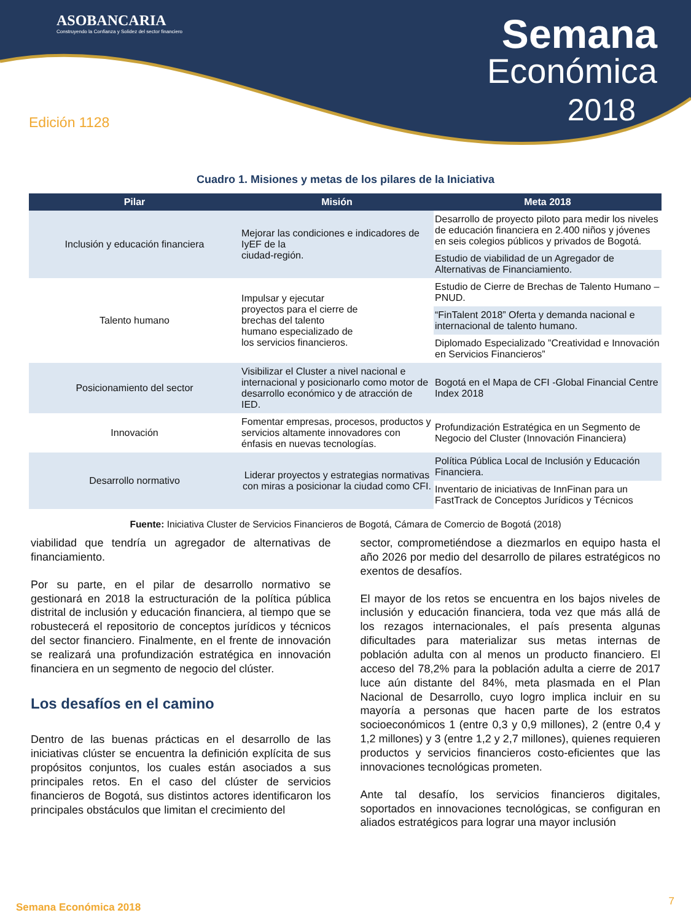ASOBANCARIA
Construyendo la Confianza y Solidez del sector financiero
Semana
Económica
2018
Edición 1128
Cuadro 1. Misiones y metas de los pilares de la Iniciativa
| Pilar | Misión | Meta 2018 |
| --- | --- | --- |
| Inclusión y educación financiera | Mejorar las condiciones e indicadores de IyEF de la ciudad-región. | Desarrollo de proyecto piloto para medir los niveles de educación financiera en 2.400 niños y jóvenes en seis colegios públicos y privados de Bogotá. |
| | | Estudio de viabilidad de un Agregador de Alternativas de Financiamiento. |
| Talento humano | Impulsar y ejecutar proyectos para el cierre de brechas del talento humano especializado de los servicios financieros. | Estudio de Cierre de Brechas de Talento Humano – PNUD. |
| | | “FinTalent 2018” Oferta y demanda nacional e internacional de talento humano. |
| | | Diplomado Especializado ”Creatividad e Innovación en Servicios Financieros” |
| Posicionamiento del sector | Visibilizar el Cluster a nivel nacional e internacional y posicionarlo como motor de desarrollo económico y de atracción de IED. | Bogotá en el Mapa de CFI -Global Financial Centre Index 2018 |
| Innovación | Fomentar empresas, procesos, productos y servicios altamente innovadores con énfasis en nuevas tecnologías. | Profundización Estratégica en un Segmento de Negocio del Cluster (Innovación Financiera) |
| Desarrollo normativo | Liderar proyectos y estrategias normativas con miras a posicionar la ciudad como CFI. | Política Pública Local de Inclusión y Educación Financiera. |
| | | Inventario de iniciativas de InnFinan para un FastTrack de Conceptos Jurídicos y Técnicos |
Fuente: Iniciativa Cluster de Servicios Financieros de Bogotá, Cámara de Comercio de Bogotá (2018)
viabilidad que tendría un agregador de alternativas de financiamiento.
Por su parte, en el pilar de desarrollo normativo se gestionará en 2018 la estructuración de la política pública distrital de inclusión y educación financiera, al tiempo que se robustecerá el repositorio de conceptos jurídicos y técnicos del sector financiero. Finalmente, en el frente de innovación se realizará una profundización estratégica en innovación financiera en un segmento de negocio del clúster.
Los desafíos en el camino
Dentro de las buenas prácticas en el desarrollo de las iniciativas clúster se encuentra la definición explícita de sus propósitos conjuntos, los cuales están asociados a sus principales retos. En el caso del clúster de servicios financieros de Bogotá, sus distintos actores identificaron los principales obstáculos que limitan el crecimiento del
sector, comprometiéndose a diezmarlos en equipo hasta el año 2026 por medio del desarrollo de pilares estratégicos no exentos de desafíos.
El mayor de los retos se encuentra en los bajos niveles de inclusión y educación financiera, toda vez que más allá de los rezagos internacionales, el país presenta algunas dificultades para materializar sus metas internas de población adulta con al menos un producto financiero. El acceso del 78,2% para la población adulta a cierre de 2017 luce aún distante del 84%, meta plasmada en el Plan Nacional de Desarrollo, cuyo logro implica incluir en su mayoría a personas que hacen parte de los estratos socioeconómicos 1 (entre 0,3 y 0,9 millones), 2 (entre 0,4 y 1,2 millones) y 3 (entre 1,2 y 2,7 millones), quienes requieren productos y servicios financieros costo-eficientes que las innovaciones tecnológicas prometen.
Ante tal desafío, los servicios financieros digitales, soportados en innovaciones tecnológicas, se configuran en aliados estratégicos para lograr una mayor inclusión
Semana Económica 2018 7